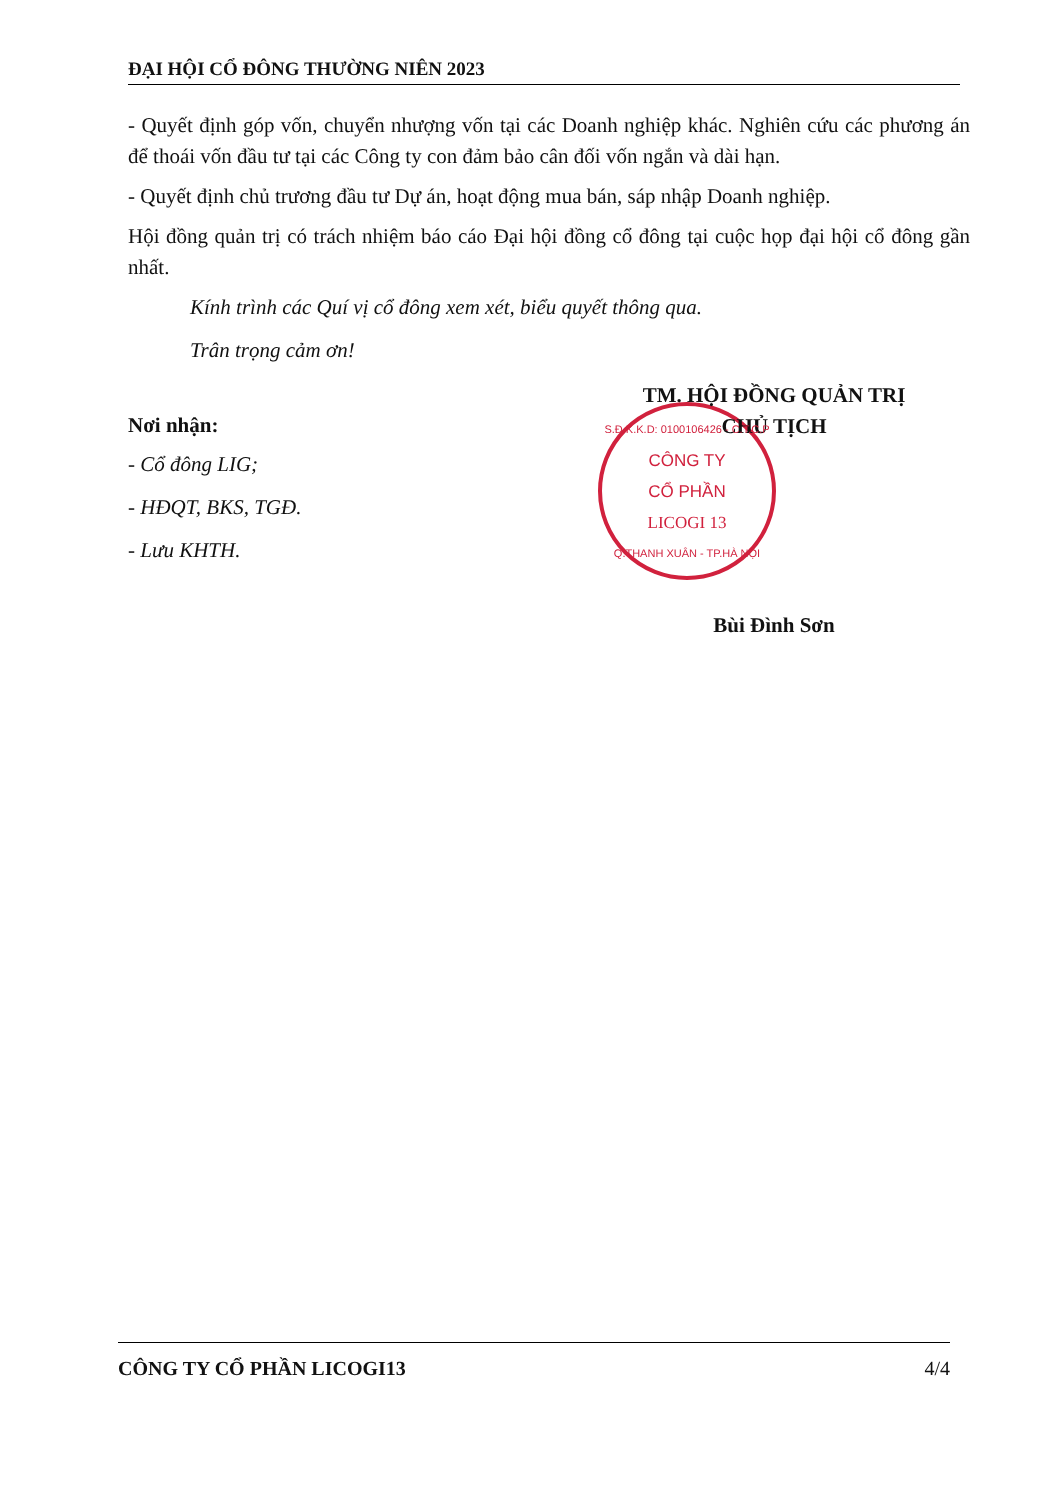ĐẠI HỘI CỔ ĐÔNG THƯỜNG NIÊN 2023
- Quyết định góp vốn, chuyển nhượng vốn tại các Doanh nghiệp khác. Nghiên cứu các phương án để thoái vốn đầu tư tại các Công ty con đảm bảo cân đối vốn ngắn và dài hạn.
- Quyết định chủ trương đầu tư Dự án, hoạt động mua bán, sáp nhập Doanh nghiệp.
Hội đồng quản trị có trách nhiệm báo cáo Đại hội đồng cổ đông tại cuộc họp đại hội cổ đông gần nhất.
Kính trình các Quí vị cổ đông xem xét, biểu quyết thông qua.
Trân trọng cảm ơn!
Nơi nhận:
- Cổ đông LIG;
- HĐQT, BKS, TGĐ.
- Lưu KHTH.
TM. HỘI ĐỒNG QUẢN TRỊ
CHỦ TỊCH
S.Đ.K.K.D: 0100106426 - C.T.C.P
CÔNG TY
CỔ PHẦN
LICOGI 13
Q.THANH XUÂN - TP.HÀ NỘI
Bùi Đình Sơn
CÔNG TY CỔ PHẦN LICOGI13 4/4